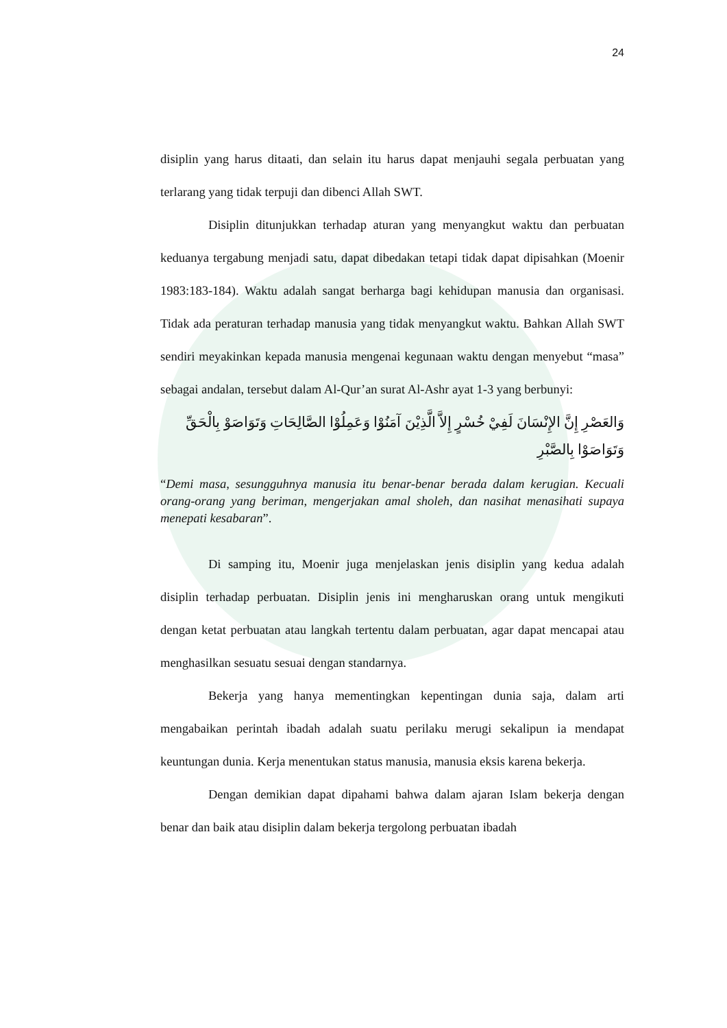24
disiplin yang harus ditaati, dan selain itu harus dapat menjauhi segala perbuatan yang terlarang yang tidak terpuji dan dibenci Allah SWT.
Disiplin ditunjukkan terhadap aturan yang menyangkut waktu dan perbuatan keduanya tergabung menjadi satu, dapat dibedakan tetapi tidak dapat dipisahkan (Moenir 1983:183-184). Waktu adalah sangat berharga bagi kehidupan manusia dan organisasi. Tidak ada peraturan terhadap manusia yang tidak menyangkut waktu. Bahkan Allah SWT sendiri meyakinkan kepada manusia mengenai kegunaan waktu dengan menyebut “masa” sebagai andalan, tersebut dalam Al-Qur’an surat Al-Ashr ayat 1-3 yang berbunyi:
وَالعَصْرِ إِنَّ الإِنْسَانَ لَفِيْ خُسْرٍ إِلاَّ الَّذِيْنَ آمَنُوْا وَعَمِلُوْا الصَّالِحَاتِ وَتَوَاصَوْ بِالْحَقِّ وَتَوَاصَوْا بِالصَّبْرِ
“Demi masa, sesungguhnya manusia itu benar-benar berada dalam kerugian. Kecuali orang-orang yang beriman, mengerjakan amal sholeh, dan nasihat menasihati supaya menepati kesabaran”.
Di samping itu, Moenir juga menjelaskan jenis disiplin yang kedua adalah disiplin terhadap perbuatan. Disiplin jenis ini mengharuskan orang untuk mengikuti dengan ketat perbuatan atau langkah tertentu dalam perbuatan, agar dapat mencapai atau menghasilkan sesuatu sesuai dengan standarnya.
Bekerja yang hanya mementingkan kepentingan dunia saja, dalam arti mengabaikan perintah ibadah adalah suatu perilaku merugi sekalipun ia mendapat keuntungan dunia. Kerja menentukan status manusia, manusia eksis karena bekerja.
Dengan demikian dapat dipahami bahwa dalam ajaran Islam bekerja dengan benar dan baik atau disiplin dalam bekerja tergolong perbuatan ibadah